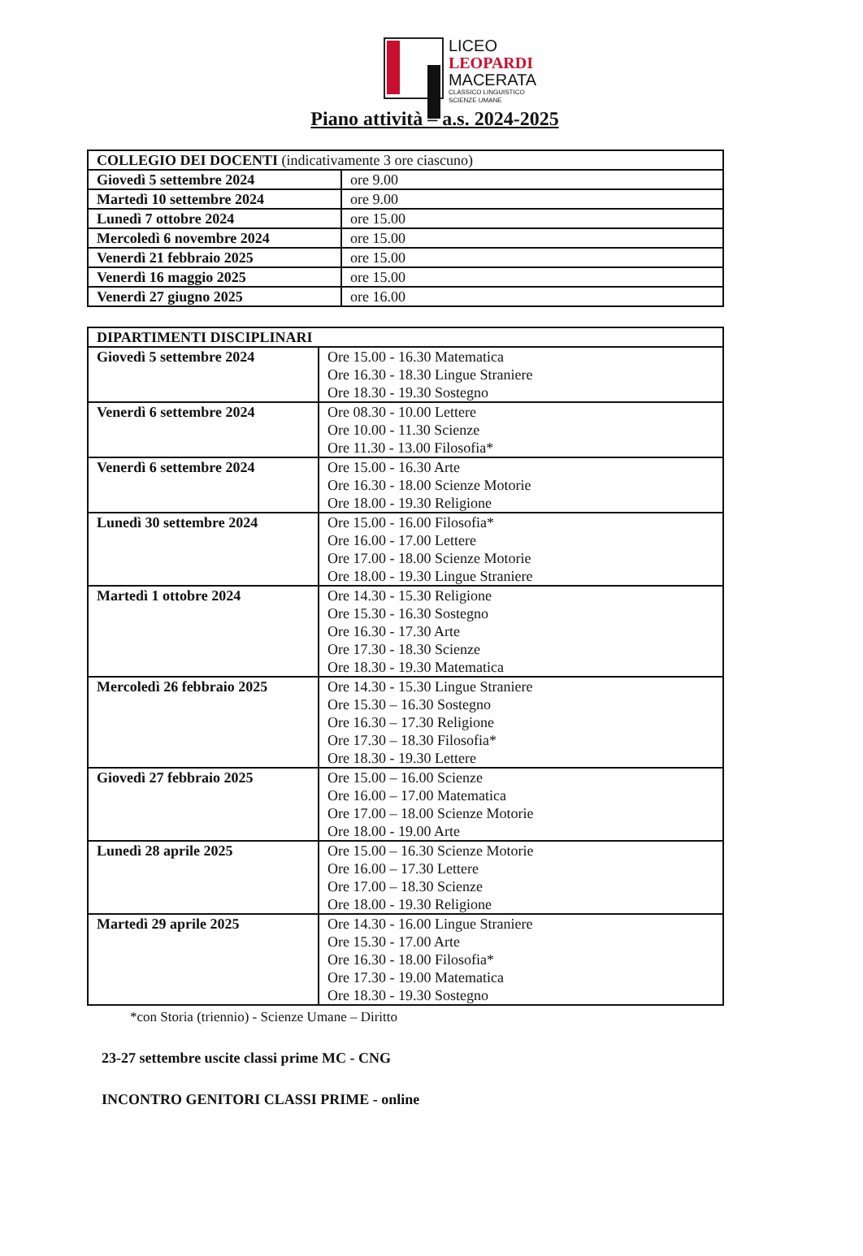LICEO
LEOPARDI
MACERATA
CLASSICO LINGUISTICO
SCIENZE UMANE
Piano attività – a.s. 2024-2025
| COLLEGIO DEI DOCENTI (indicativamente 3 ore ciascuno) | |
| --- | --- |
| Giovedì 5 settembre 2024 | ore 9.00 |
| Martedì 10 settembre 2024 | ore 9.00 |
| Lunedì 7 ottobre 2024 | ore 15.00 |
| Mercoledì 6 novembre 2024 | ore 15.00 |
| Venerdì 21 febbraio 2025 | ore 15.00 |
| Venerdì 16 maggio 2025 | ore 15.00 |
| Venerdì 27 giugno 2025 | ore 16.00 |
| DIPARTIMENTI DISCIPLINARI | |
| --- | --- |
| Giovedì 5 settembre 2024 | Ore 15.00 - 16.30 Matematica Ore 16.30 - 18.30 Lingue Straniere Ore 18.30 - 19.30 Sostegno |
| Venerdì 6 settembre 2024 | Ore 08.30 - 10.00 Lettere Ore 10.00 - 11.30 Scienze Ore 11.30 - 13.00 Filosofia* |
| Venerdì 6 settembre 2024 | Ore 15.00 - 16.30 Arte Ore 16.30 - 18.00 Scienze Motorie Ore 18.00 - 19.30 Religione |
| Lunedì 30 settembre 2024 | Ore 15.00 - 16.00 Filosofia* Ore 16.00 - 17.00 Lettere Ore 17.00 - 18.00 Scienze Motorie Ore 18.00 - 19.30 Lingue Straniere |
| Martedì 1 ottobre 2024 | Ore 14.30 - 15.30 Religione Ore 15.30 - 16.30 Sostegno Ore 16.30 - 17.30 Arte Ore 17.30 - 18.30 Scienze Ore 18.30 - 19.30 Matematica |
| Mercoledì 26 febbraio 2025 | Ore 14.30 - 15.30 Lingue Straniere Ore 15.30 – 16.30 Sostegno Ore 16.30 – 17.30 Religione Ore 17.30 – 18.30 Filosofia* Ore 18.30 - 19.30 Lettere |
| Giovedì 27 febbraio 2025 | Ore 15.00 – 16.00 Scienze Ore 16.00 – 17.00 Matematica Ore 17.00 – 18.00 Scienze Motorie Ore 18.00 - 19.00 Arte |
| Lunedì 28 aprile 2025 | Ore 15.00 – 16.30 Scienze Motorie Ore 16.00 – 17.30 Lettere Ore 17.00 – 18.30 Scienze Ore 18.00 - 19.30 Religione |
| Martedì 29 aprile 2025 | Ore 14.30 - 16.00 Lingue Straniere Ore 15.30 - 17.00 Arte Ore 16.30 - 18.00 Filosofia* Ore 17.30 - 19.00 Matematica Ore 18.30 - 19.30 Sostegno |
*con Storia (triennio) - Scienze Umane – Diritto
23-27 settembre uscite classi prime MC - CNG
INCONTRO GENITORI CLASSI PRIME - online